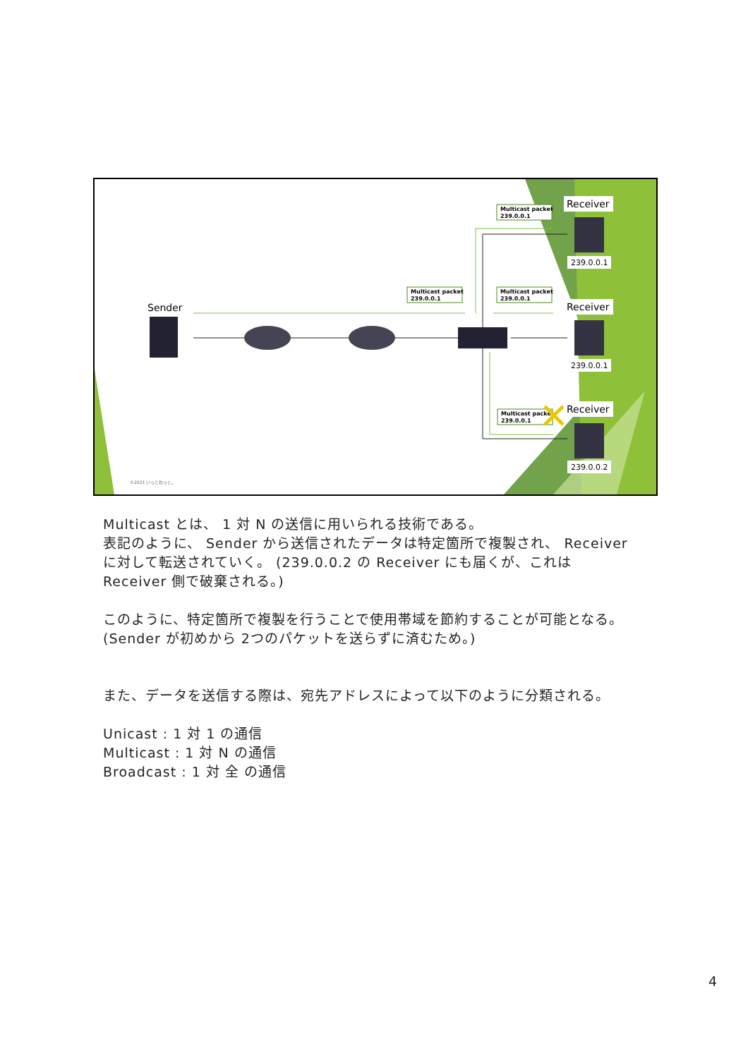Sender
Multicast packet
239.0.0.1
Multicast packet
239.0.0.1
Multicast packet
239.0.0.1
Multicast packet
239.0.0.1
Receiver
Receiver
Receiver
239.0.0.1
239.0.0.1
239.0.0.2
©2021 いっとねっと。
Multicast とは、 1 対 N の送信に用いられる技術である。
表記のように、 Sender から送信されたデータは特定箇所で複製され、 Receiver に対して転送されていく。 (239.0.0.2 の Receiver にも届くが、これは Receiver 側で破棄される。)
このように、特定箇所で複製を行うことで使用帯域を節約することが可能となる。 (Sender が初めから 2つのパケットを送らずに済むため。)
また、データを送信する際は、宛先アドレスによって以下のように分類される。
Unicast : 1 対 1 の通信
Multicast : 1 対 N の通信
Broadcast : 1 対 全 の通信
4